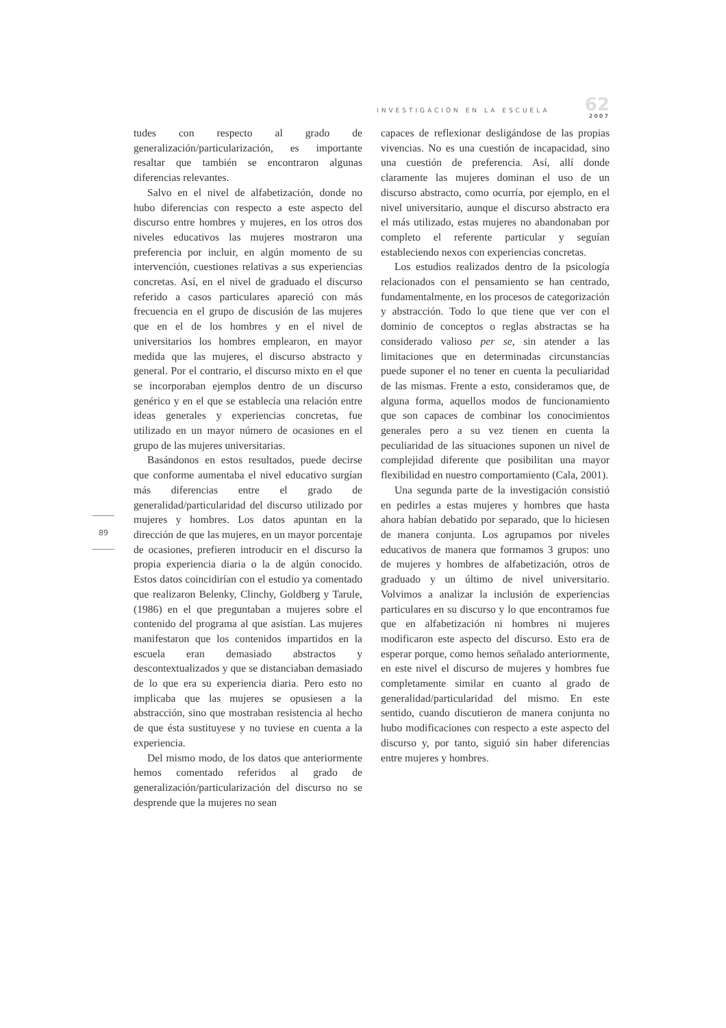INVESTIGACIÓN EN LA ESCUELA
62
2007
89
tudes con respecto al grado de generalización/particularización, es importante resaltar que también se encontraron algunas diferencias relevantes.
Salvo en el nivel de alfabetización, donde no hubo diferencias con respecto a este aspecto del discurso entre hombres y mujeres, en los otros dos niveles educativos las mujeres mostraron una preferencia por incluir, en algún momento de su intervención, cuestiones relativas a sus experiencias concretas. Así, en el nivel de graduado el discurso referido a casos particulares apareció con más frecuencia en el grupo de discusión de las mujeres que en el de los hombres y en el nivel de universitarios los hombres emplearon, en mayor medida que las mujeres, el discurso abstracto y general. Por el contrario, el discurso mixto en el que se incorporaban ejemplos dentro de un discurso genérico y en el que se establecía una relación entre ideas generales y experiencias concretas, fue utilizado en un mayor número de ocasiones en el grupo de las mujeres universitarias.
Basándonos en estos resultados, puede decirse que conforme aumentaba el nivel educativo surgían más diferencias entre el grado de generalidad/particularidad del discurso utilizado por mujeres y hombres. Los datos apuntan en la dirección de que las mujeres, en un mayor porcentaje de ocasiones, prefieren introducir en el discurso la propia experiencia diaria o la de algún conocido. Estos datos coincidirían con el estudio ya comentado que realizaron Belenky, Clinchy, Goldberg y Tarule, (1986) en el que preguntaban a mujeres sobre el contenido del programa al que asistían. Las mujeres manifestaron que los contenidos impartidos en la escuela eran demasiado abstractos y descontextualizados y que se distanciaban demasiado de lo que era su experiencia diaria. Pero esto no implicaba que las mujeres se opusiesen a la abstracción, sino que mostraban resistencia al hecho de que ésta sustituyese y no tuviese en cuenta a la experiencia.
Del mismo modo, de los datos que anteriormente hemos comentado referidos al grado de generalización/particularización del discurso no se desprende que la mujeres no sean
capaces de reflexionar desligándose de las propias vivencias. No es una cuestión de incapacidad, sino una cuestión de preferencia. Así, allí donde claramente las mujeres dominan el uso de un discurso abstracto, como ocurría, por ejemplo, en el nivel universitario, aunque el discurso abstracto era el más utilizado, estas mujeres no abandonaban por completo el referente particular y seguían estableciendo nexos con experiencias concretas.
Los estudios realizados dentro de la psicología relacionados con el pensamiento se han centrado, fundamentalmente, en los procesos de categorización y abstracción. Todo lo que tiene que ver con el dominio de conceptos o reglas abstractas se ha considerado valioso per se, sin atender a las limitaciones que en determinadas circunstancias puede suponer el no tener en cuenta la peculiaridad de las mismas. Frente a esto, consideramos que, de alguna forma, aquellos modos de funcionamiento que son capaces de combinar los conocimientos generales pero a su vez tienen en cuenta la peculiaridad de las situaciones suponen un nivel de complejidad diferente que posibilitan una mayor flexibilidad en nuestro comportamiento (Cala, 2001).
Una segunda parte de la investigación consistió en pedirles a estas mujeres y hombres que hasta ahora habían debatido por separado, que lo hiciesen de manera conjunta. Los agrupamos por niveles educativos de manera que formamos 3 grupos: uno de mujeres y hombres de alfabetización, otros de graduado y un último de nivel universitario. Volvimos a analizar la inclusión de experiencias particulares en su discurso y lo que encontramos fue que en alfabetización ni hombres ni mujeres modificaron este aspecto del discurso. Esto era de esperar porque, como hemos señalado anteriormente, en este nivel el discurso de mujeres y hombres fue completamente similar en cuanto al grado de generalidad/particularidad del mismo. En este sentido, cuando discutieron de manera conjunta no hubo modificaciones con respecto a este aspecto del discurso y, por tanto, siguió sin haber diferencias entre mujeres y hombres.